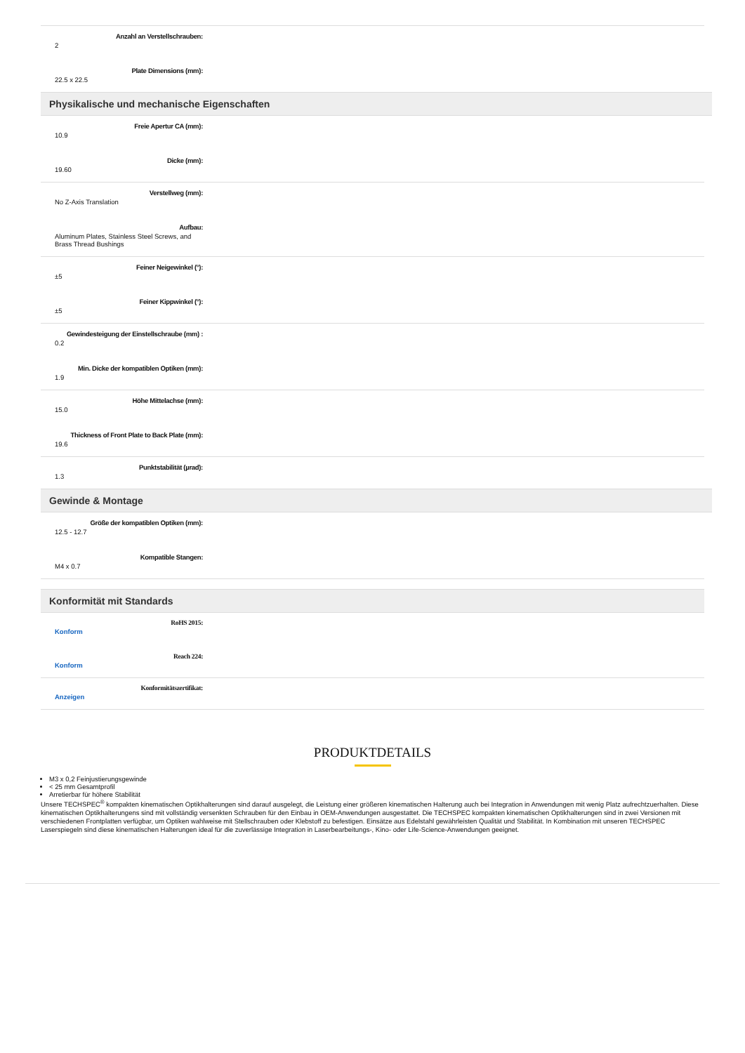Anzahl an Verstellschrauben:
2
Plate Dimensions (mm):
22.5 x 22.5
Physikalische und mechanische Eigenschaften
Freie Apertur CA (mm):
10.9
Dicke (mm):
19.60
Verstellweg (mm):
No Z-Axis Translation
Aufbau:
Aluminum Plates, Stainless Steel Screws, and Brass Thread Bushings
Feiner Neigewinkel (°):
±5
Feiner Kippwinkel (°):
±5
Gewindesteigung der Einstellschraube (mm) :
0.2
Min. Dicke der kompatiblen Optiken (mm):
1.9
Höhe Mittelachse (mm):
15.0
Thickness of Front Plate to Back Plate (mm):
19.6
Punktstabilität (µrad):
1.3
Gewinde & Montage
Größe der kompatiblen Optiken (mm):
12.5 - 12.7
Kompatible Stangen:
M4 x 0.7
Konformität mit Standards
RoHS 2015:
Konform
Reach 224:
Konform
Konformitätszertifikat:
Anzeigen
PRODUKTDETAILS
M3 x 0,2 Feinjustierungsgewinde
< 25 mm Gesamtprofil
Arretierbar für höhere Stabilität
Unsere TECHSPEC<sup>®</sup> kompakten kinematischen Optikhalterungen sind darauf ausgelegt, die Leistung einer größeren kinematischen Halterung auch bei Integration in Anwendungen mit wenig Platz aufrechtzuerhalten. Diese kinematischen Optikhalterungens sind mit vollständig versenkten Schrauben für den Einbau in OEM-Anwendungen ausgestattet. Die TECHSPEC kompakten kinematischen Optikhalterungen sind in zwei Versionen mit verschiedenen Frontplatten verfügbar, um Optiken wahlweise mit Stellschrauben oder Klebstoff zu befestigen. Einsätze aus Edelstahl gewährleisten Qualität und Stabilität. In Kombination mit unseren TECHSPEC Laserspiegeln sind diese kinematischen Halterungen ideal für die zuverlässige Integration in Laserbearbeitungs-, Kino- oder Life-Science-Anwendungen geeignet.